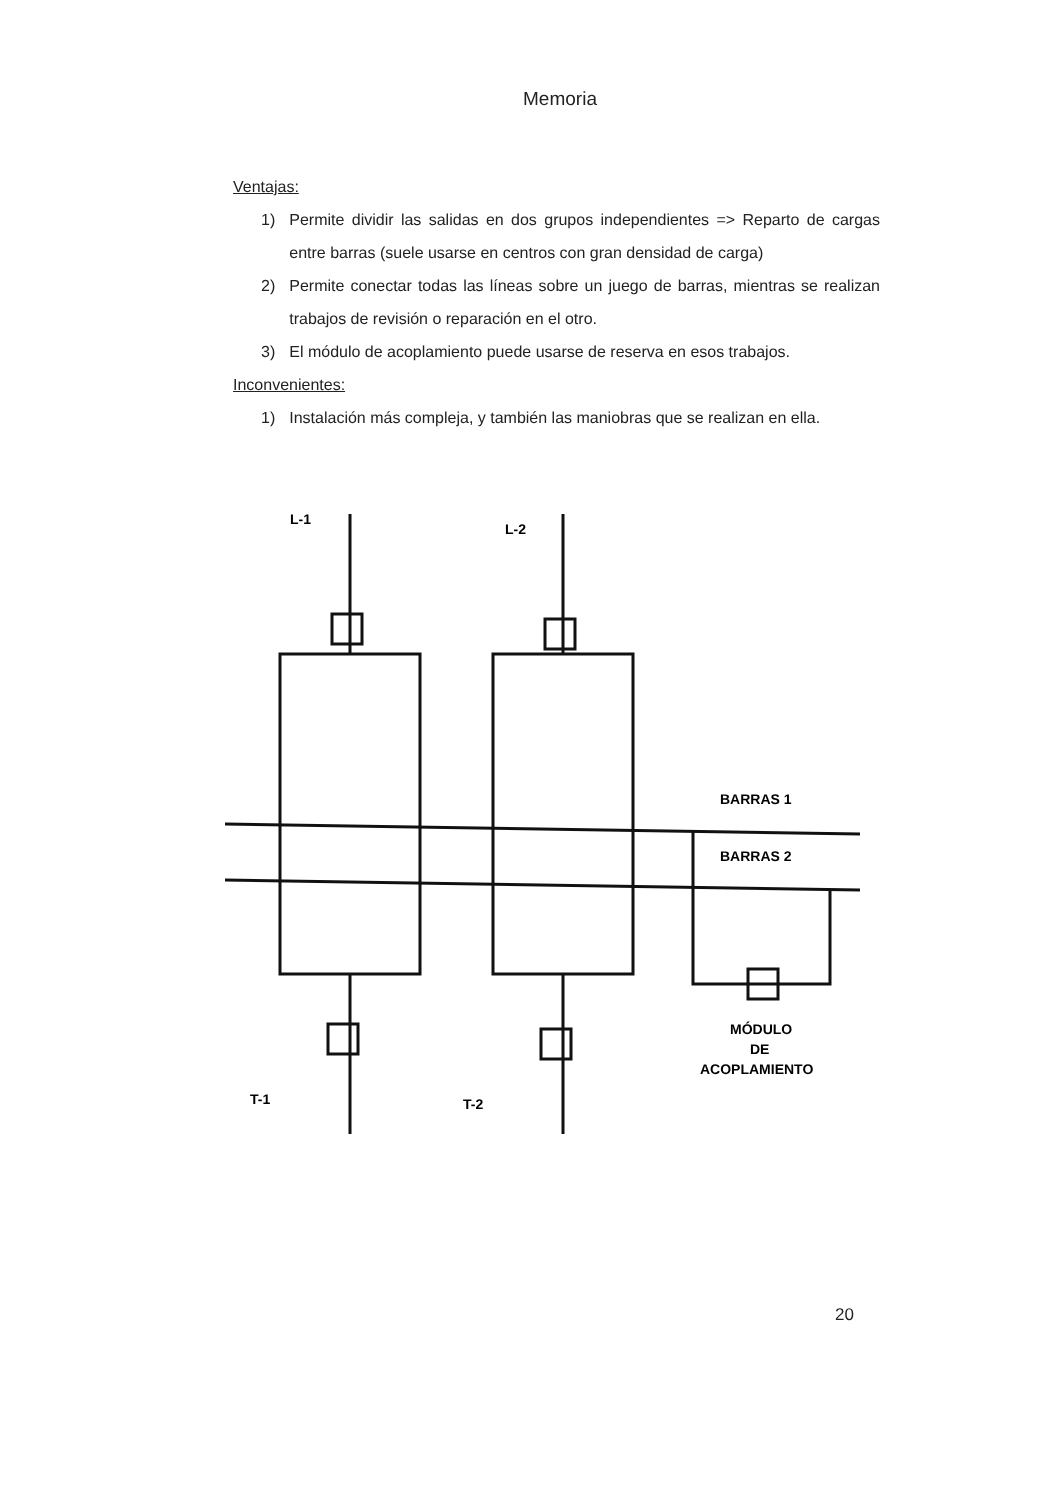Memoria
Ventajas:
1) Permite dividir las salidas en dos grupos independientes => Reparto de cargas entre barras (suele usarse en centros con gran densidad de carga)
2) Permite conectar todas las líneas sobre un juego de barras, mientras se realizan trabajos de revisión o reparación en el otro.
3) El módulo de acoplamiento puede usarse de reserva en esos trabajos.
Inconvenientes:
1) Instalación más compleja, y también las maniobras que se realizan en ella.
L-1
L-2
BARRAS 1
BARRAS 2
MÓDULO
DE
ACOPLAMIENTO
T-1
T-2
20